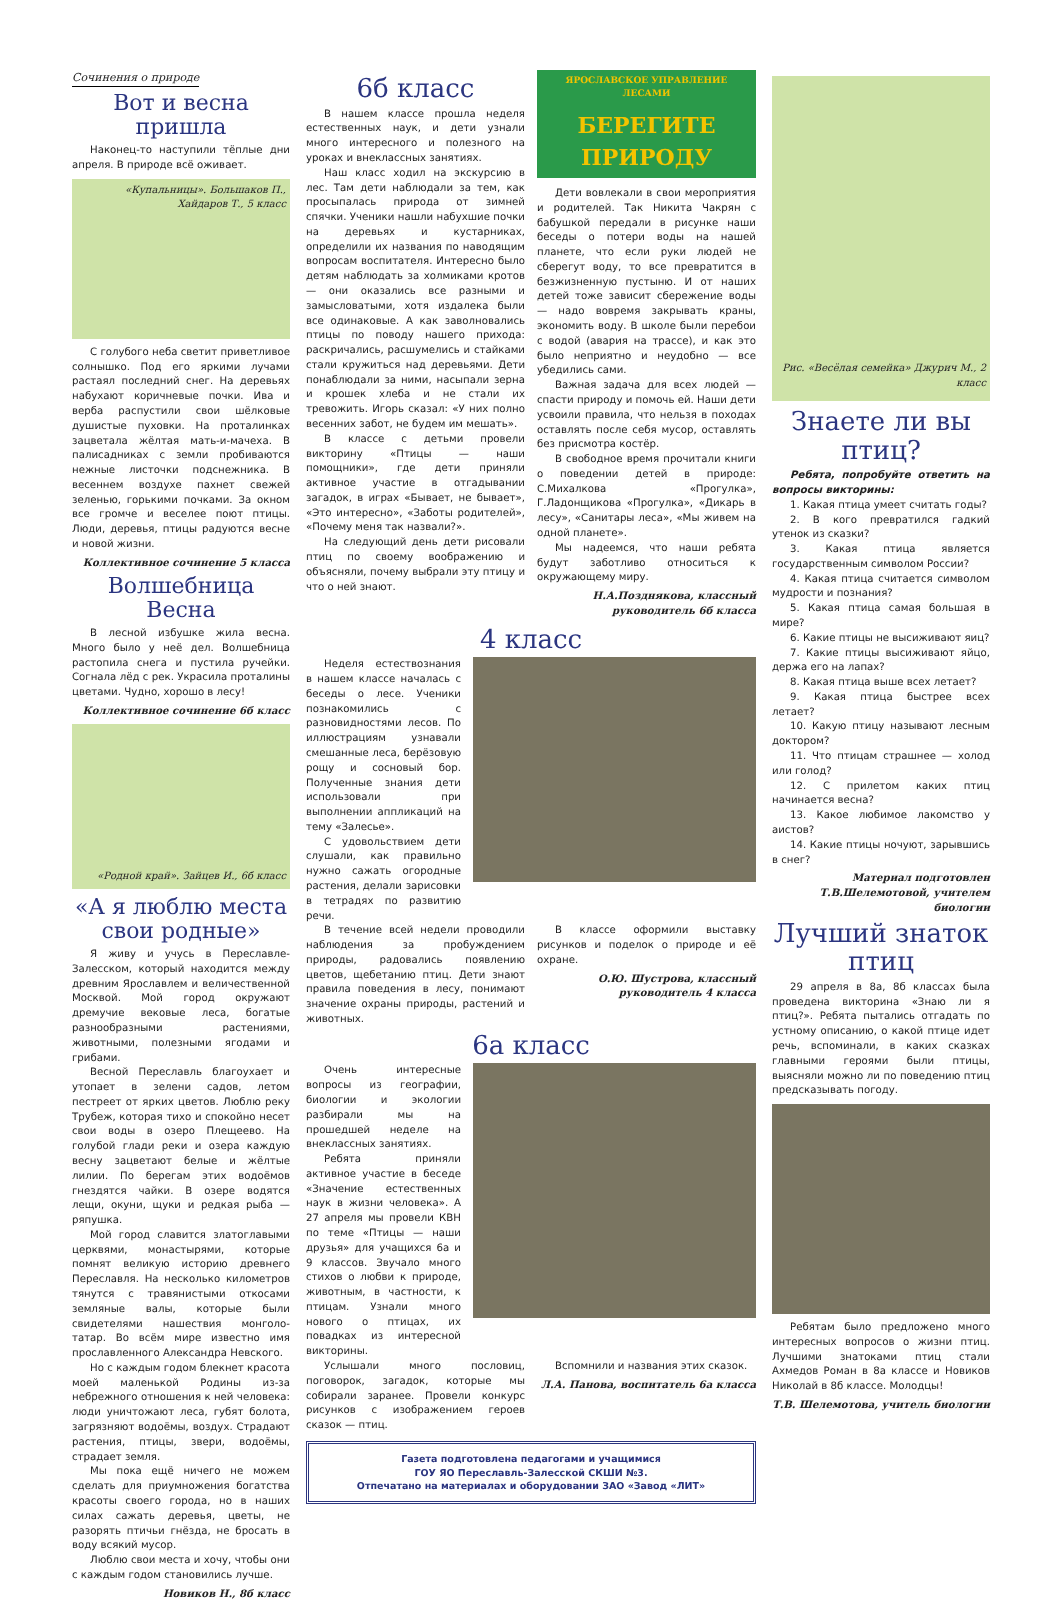Сочинения о природе
Вот и весна пришла
Наконец-то наступили тёплые дни апреля. В природе всё оживает.
«Купальницы». Большаков П., Хайдаров Т., 5 класс
С голубого неба светит приветливое солнышко. Под его яркими лучами растаял последний снег. На деревьях набухают коричневые почки. Ива и верба распустили свои шёлковые душистые пуховки. На проталинках зацветала жёлтая мать-и-мачеха. В палисадниках с земли пробиваются нежные листочки подснежника. В весеннем воздухе пахнет свежей зеленью, горькими почками. За окном все громче и веселее поют птицы. Люди, деревья, птицы радуются весне и новой жизни.
Коллективное сочинение 5 класса
Волшебница Весна
В лесной избушке жила весна. Много было у неё дел. Волшебница растопила снега и пустила ручейки. Согнала лёд с рек. Украсила проталины цветами. Чудно, хорошо в лесу!
Коллективное сочинение 6б класс
«Родной край». Зайцев И., 6б класс
«А я люблю места свои родные»
Я живу и учусь в Переславле-Залесском, который находится между древним Ярославлем и величественной Москвой. Мой город окружают дремучие вековые леса, богатые разнообразными растениями, животными, полезными ягодами и грибами.
Весной Переславль благоухает и утопает в зелени садов, летом пестреет от ярких цветов. Люблю реку Трубеж, которая тихо и спокойно несет свои воды в озеро Плещеево. На голубой глади реки и озера каждую весну зацветают белые и жёлтые лилии. По берегам этих водоёмов гнездятся чайки. В озере водятся лещи, окуни, щуки и редкая рыба — ряпушка.
Мой город славится златоглавыми церквями, монастырями, которые помнят великую историю древнего Переславля. На несколько километров тянутся с травянистыми откосами земляные валы, которые были свидетелями нашествия монголо-татар. Во всём мире известно имя прославленного Александра Невского.
Но с каждым годом блекнет красота моей маленькой Родины из-за небрежного отношения к ней человека: люди уничтожают леса, губят болота, загрязняют водоёмы, воздух. Страдают растения, птицы, звери, водоёмы, страдает земля.
Мы пока ещё ничего не можем сделать для приумножения богатства красоты своего города, но в наших силах сажать деревья, цветы, не разорять птичьи гнёзда, не бросать в воду всякий мусор.
Люблю свои места и хочу, чтобы они с каждым годом становились лучше.
Новиков Н., 8б класс
6б класс
В нашем классе прошла неделя естественных наук, и дети узнали много интересного и полезного на уроках и внеклассных занятиях.
Наш класс ходил на экскурсию в лес. Там дети наблюдали за тем, как просыпалась природа от зимней спячки. Ученики нашли набухшие почки на деревьях и кустарниках, определили их названия по наводящим вопросам воспитателя. Интересно было детям наблюдать за холмиками кротов — они оказались все разными и замысловатыми, хотя издалека были все одинаковые. А как заволновались птицы по поводу нашего прихода: раскричались, расшумелись и стайками стали кружиться над деревьями. Дети понаблюдали за ними, насыпали зерна и крошек хлеба и не стали их тревожить. Игорь сказал: «У них полно весенних забот, не будем им мешать».
В классе с детьми провели викторину «Птицы — наши помощники», где дети приняли активное участие в отгадывании загадок, в играх «Бывает, не бывает», «Это интересно», «Заботы родителей», «Почему меня так назвали?».
На следующий день дети рисовали птиц по своему воображению и объясняли, почему выбрали эту птицу и что о ней знают.
ЯРОСЛАВСКОЕ УПРАВЛЕНИЕ ЛЕСАМИ
БЕРЕГИТЕ ПРИРОДУ
Дети вовлекали в свои мероприятия и родителей. Так Никита Чакрян с бабушкой передали в рисунке наши беседы о потери воды на нашей планете, что если руки людей не сберегут воду, то все превратится в безжизненную пустыню. И от наших детей тоже зависит сбережение воды — надо вовремя закрывать краны, экономить воду. В школе были перебои с водой (авария на трассе), и как это было неприятно и неудобно — все убедились сами.
Важная задача для всех людей — спасти природу и помочь ей. Наши дети усвоили правила, что нельзя в походах оставлять после себя мусор, оставлять без присмотра костёр.
В свободное время прочитали книги о поведении детей в природе: С.Михалкова «Прогулка», Г.Ладонщикова «Прогулка», «Дикарь в лесу», «Санитары леса», «Мы живем на одной планете».
Мы надеемся, что наши ребята будут заботливо относиться к окружающему миру.
Н.А.Позднякова, классный руководитель 6б класса
4 класс
Неделя естествознания в нашем классе началась с беседы о лесе. Ученики познакомились с разновидностями лесов. По иллюстрациям узнавали смешанные леса, берёзовую рощу и сосновый бор. Полученные знания дети использовали при выполнении аппликаций на тему «Залесье».
С удовольствием дети слушали, как правильно нужно сажать огородные растения, делали зарисовки в тетрадях по развитию речи.
В течение всей недели проводили наблюдения за пробуждением природы, радовались появлению цветов, щебетанию птиц. Дети знают правила поведения в лесу, понимают значение охраны природы, растений и животных.
В классе оформили выставку рисунков и поделок о природе и её охране.
О.Ю. Шустрова, классный руководитель 4 класса
6а класс
Очень интересные вопросы из географии, биологии и экологии разбирали мы на прошедшей неделе на внеклассных занятиях.
Ребята приняли активное участие в беседе «Значение естественных наук в жизни человека». А 27 апреля мы провели КВН по теме «Птицы — наши друзья» для учащихся 6а и 9 классов. Звучало много стихов о любви к природе, животным, в частности, к птицам. Узнали много нового о птицах, их повадках из интересной викторины.
Услышали много пословиц, поговорок, загадок, которые мы собирали заранее. Провели конкурс рисунков с изображением героев сказок — птиц.
Вспомнили и названия этих сказок.
Л.А. Панова, воспитатель 6а класса
Газета подготовлена педагогами и учащимися
ГОУ ЯО Переславль-Залесской СКШИ №3.
Отпечатано на материалах и оборудовании ЗАО «Завод «ЛИТ»
Рис. «Весёлая семейка» Джурич М., 2 класс
Знаете ли вы птиц?
Ребята, попробуйте ответить на вопросы викторины:
1. Какая птица умеет считать годы?
2. В кого превратился гадкий утенок из сказки?
3. Какая птица является государственным символом России?
4. Какая птица считается символом мудрости и познания?
5. Какая птица самая большая в мире?
6. Какие птицы не высиживают яиц?
7. Какие птицы высиживают яйцо, держа его на лапах?
8. Какая птица выше всех летает?
9. Какая птица быстрее всех летает?
10. Какую птицу называют лесным доктором?
11. Что птицам страшнее — холод или голод?
12. С прилетом каких птиц начинается весна?
13. Какое любимое лакомство у аистов?
14. Какие птицы ночуют, зарывшись в снег?
Материал подготовлен Т.В.Шелемотовой, учителем биологии
Лучший знаток птиц
29 апреля в 8а, 8б классах была проведена викторина «Знаю ли я птиц?». Ребята пытались отгадать по устному описанию, о какой птице идет речь, вспоминали, в каких сказках главными героями были птицы, выясняли можно ли по поведению птиц предсказывать погоду.
Ребятам было предложено много интересных вопросов о жизни птиц. Лучшими знатоками птиц стали Ахмедов Роман в 8а классе и Новиков Николай в 8б классе. Молодцы!
Т.В. Шелемотова, учитель биологии